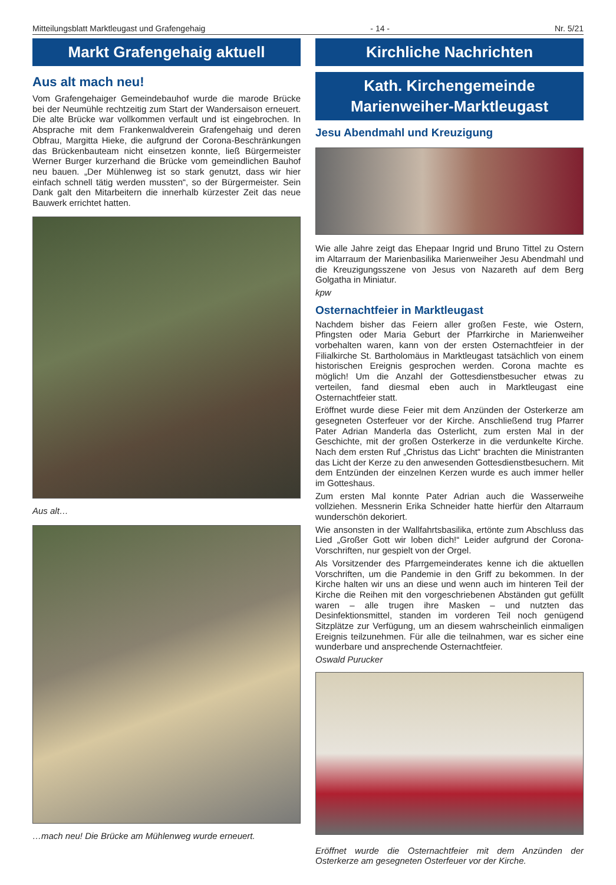Mitteilungsblatt Marktleugast und Grafengehaig - 14 - Nr. 5/21
Markt Grafengehaig aktuell
Aus alt mach neu!
Vom Grafengehaiger Gemeindebauhof wurde die marode Brücke bei der Neumühle rechtzeitig zum Start der Wandersaison erneuert. Die alte Brücke war vollkommen verfault und ist eingebrochen. In Absprache mit dem Frankenwaldverein Grafengehaig und deren Obfrau, Margitta Hieke, die aufgrund der Corona-Beschränkungen das Brückenbauteam nicht einsetzen konnte, ließ Bürgermeister Werner Burger kurzerhand die Brücke vom gemeindlichen Bauhof neu bauen. „Der Mühlenweg ist so stark genutzt, dass wir hier einfach schnell tätig werden mussten“, so der Bürgermeister. Sein Dank galt den Mitarbeitern die innerhalb kürzester Zeit das neue Bauwerk errichtet hatten.
Aus alt…
…mach neu! Die Brücke am Mühlenweg wurde erneuert.
Kirchliche Nachrichten
Kath. Kirchengemeinde
Marienweiher-Marktleugast
Jesu Abendmahl und Kreuzigung
Wie alle Jahre zeigt das Ehepaar Ingrid und Bruno Tittel zu Ostern im Altarraum der Marienbasilika Marienweiher Jesu Abendmahl und die Kreuzigungsszene von Jesus von Nazareth auf dem Berg Golgatha in Miniatur.
kpw
Osternachtfeier in Marktleugast
Nachdem bisher das Feiern aller großen Feste, wie Ostern, Pfingsten oder Maria Geburt der Pfarrkirche in Marienweiher vorbehalten waren, kann von der ersten Osternachtfeier in der Filialkirche St. Bartholomäus in Marktleugast tatsächlich von einem historischen Ereignis gesprochen werden. Corona machte es möglich! Um die Anzahl der Gottesdienstbesucher etwas zu verteilen, fand diesmal eben auch in Marktleugast eine Osternachtfeier statt.
Eröffnet wurde diese Feier mit dem Anzünden der Osterkerze am gesegneten Osterfeuer vor der Kirche. Anschließend trug Pfarrer Pater Adrian Manderla das Osterlicht, zum ersten Mal in der Geschichte, mit der großen Osterkerze in die verdunkelte Kirche. Nach dem ersten Ruf „Christus das Licht“ brachten die Ministranten das Licht der Kerze zu den anwesenden Gottesdienstbesuchern. Mit dem Entzünden der einzelnen Kerzen wurde es auch immer heller im Gotteshaus.
Zum ersten Mal konnte Pater Adrian auch die Wasserweihe vollziehen. Messnerin Erika Schneider hatte hierfür den Altarraum wunderschön dekoriert.
Wie ansonsten in der Wallfahrtsbasilika, ertönte zum Abschluss das Lied „Großer Gott wir loben dich!“ Leider aufgrund der Corona-Vorschriften, nur gespielt von der Orgel.
Als Vorsitzender des Pfarrgemeinderates kenne ich die aktuellen Vorschriften, um die Pandemie in den Griff zu bekommen. In der Kirche halten wir uns an diese und wenn auch im hinteren Teil der Kirche die Reihen mit den vorgeschriebenen Abständen gut gefüllt waren – alle trugen ihre Masken – und nutzten das Desinfektionsmittel, standen im vorderen Teil noch genügend Sitzplätze zur Verfügung, um an diesem wahrscheinlich einmaligen Ereignis teilzunehmen. Für alle die teilnahmen, war es sicher eine wunderbare und ansprechende Osternachtfeier.
Oswald Purucker
Eröffnet wurde die Osternachtfeier mit dem Anzünden der Osterkerze am gesegneten Osterfeuer vor der Kirche.